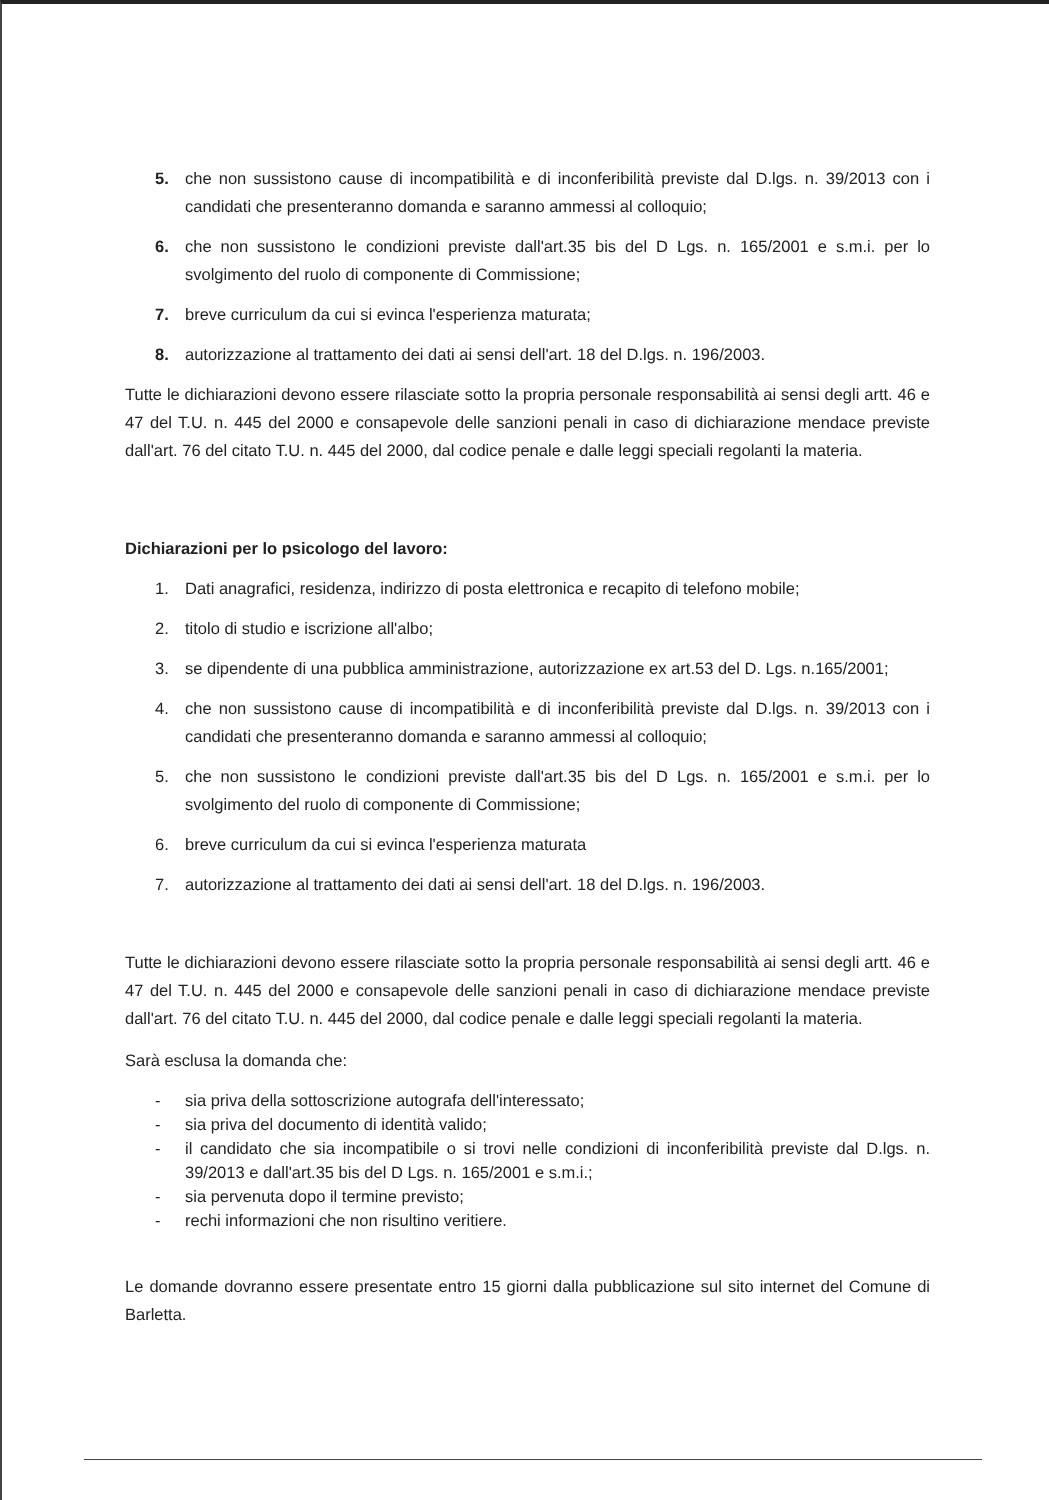5. che non sussistono cause di incompatibilità e di inconferibilità previste dal D.lgs. n. 39/2013 con i candidati che presenteranno domanda e saranno ammessi al colloquio;
6. che non sussistono le condizioni previste dall'art.35 bis del D Lgs. n. 165/2001 e s.m.i. per lo svolgimento del ruolo di componente di Commissione;
7. breve curriculum da cui si evinca l'esperienza maturata;
8. autorizzazione al trattamento dei dati ai sensi dell'art. 18 del D.lgs. n. 196/2003.
Tutte le dichiarazioni devono essere rilasciate sotto la propria personale responsabilità ai sensi degli artt. 46 e 47 del T.U. n. 445 del 2000 e consapevole delle sanzioni penali in caso di dichiarazione mendace previste dall'art. 76 del citato T.U. n. 445 del 2000, dal codice penale e dalle leggi speciali regolanti la materia.
Dichiarazioni per lo psicologo del lavoro:
1. Dati anagrafici, residenza, indirizzo di posta elettronica e recapito di telefono mobile;
2. titolo di studio e iscrizione all'albo;
3. se dipendente di una pubblica amministrazione, autorizzazione ex art.53 del D. Lgs. n.165/2001;
4. che non sussistono cause di incompatibilità e di inconferibilità previste dal D.lgs. n. 39/2013 con i candidati che presenteranno domanda e saranno ammessi al colloquio;
5. che non sussistono le condizioni previste dall'art.35 bis del D Lgs. n. 165/2001 e s.m.i. per lo svolgimento del ruolo di componente di Commissione;
6. breve curriculum da cui si evinca l'esperienza maturata
7. autorizzazione al trattamento dei dati ai sensi dell'art. 18 del D.lgs. n. 196/2003.
Tutte le dichiarazioni devono essere rilasciate sotto la propria personale responsabilità ai sensi degli artt. 46 e 47 del T.U. n. 445 del 2000 e consapevole delle sanzioni penali in caso di dichiarazione mendace previste dall'art. 76 del citato T.U. n. 445 del 2000, dal codice penale e dalle leggi speciali regolanti la materia.
Sarà esclusa la domanda che:
- sia priva della sottoscrizione autografa dell'interessato;
- sia priva del documento di identità valido;
- il candidato che sia incompatibile o si trovi nelle condizioni di inconferibilità previste dal D.lgs. n. 39/2013 e dall'art.35 bis del D Lgs. n. 165/2001 e s.m.i.;
- sia pervenuta dopo il termine previsto;
- rechi informazioni che non risultino veritiere.
Le domande dovranno essere presentate entro 15 giorni dalla pubblicazione sul sito internet del Comune di Barletta.